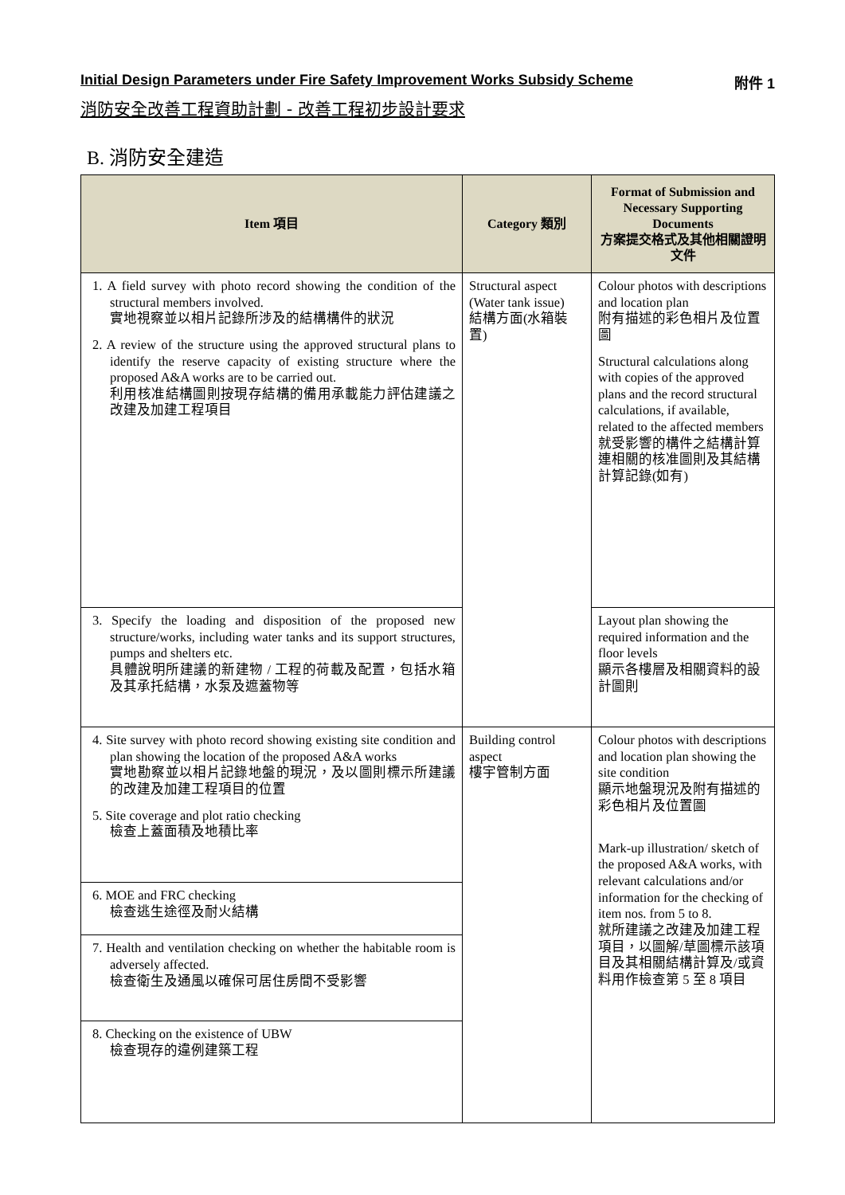Initial Design Parameters under Fire Safety Improvement Works Subsidy Scheme 附件 1
消防安全改善工程資助計劃 - 改善工程初步設計要求
B. 消防安全建造
| Item 項目 | Category 類別 | Format of Submission and Necessary Supporting Documents 方案提交格式及其他相關證明文件 |
| --- | --- | --- |
| 1. A field survey with photo record showing the condition of the structural members involved. 實地視察並以相片記錄所涉及的結構構件的狀況 2. A review of the structure using the approved structural plans to identify the reserve capacity of existing structure where the proposed A&A works are to be carried out. 利用核准結構圖則按現存結構的備用承載能力評估建議之改建及加建工程項目 | Structural aspect (Water tank issue) 結構方面(水箱裝置) | Colour photos with descriptions and location plan 附有描述的彩色相片及位置圖 Structural calculations along with copies of the approved plans and the record structural calculations, if available, related to the affected members 就受影響的構件之結構計算連相關的核准圖則及其結構計算記錄(如有) |
| 3. Specify the loading and disposition of the proposed new structure/works, including water tanks and its support structures, pumps and shelters etc. 具體說明所建議的新建物 / 工程的荷載及配置，包括水箱及其承托結構，水泵及遮蓋物等 | | Layout plan showing the required information and the floor levels 顯示各樓層及相關資料的設計圖則 |
| 4. Site survey with photo record showing existing site condition and plan showing the location of the proposed A&A works 實地勘察並以相片記錄地盤的現況，及以圖則標示所建議的改建及加建工程項目的位置 5. Site coverage and plot ratio checking 檢查上蓋面積及地積比率 | Building control aspect 樓宇管制方面 | Colour photos with descriptions and location plan showing the site condition 顯示地盤現況及附有描述的彩色相片及位置圖 Mark-up illustration/ sketch of the proposed A&A works, with relevant calculations and/or information for the checking of item nos. from 5 to 8. 就所建議之改建及加建工程項目，以圖解/草圖標示該項目及其相關結構計算及/或資料用作檢查第 5 至 8 項目 |
| 6. MOE and FRC checking 檢查逃生途徑及耐火結構 | | |
| 7. Health and ventilation checking on whether the habitable room is adversely affected. 檢查衛生及通風以確保可居住房間不受影響 | | |
| 8. Checking on the existence of UBW 檢查現存的違例建築工程 | | |